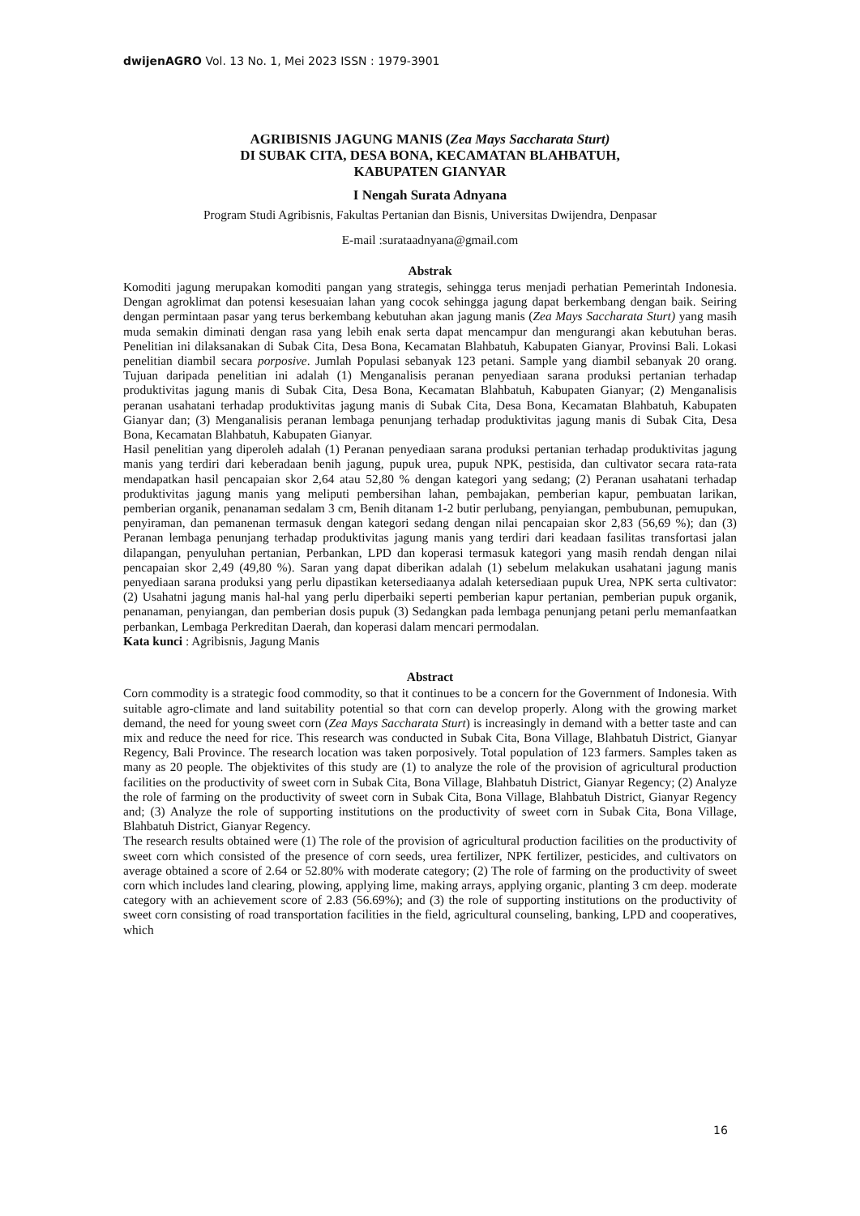dwijenAGRO Vol. 13 No. 1, Mei 2023 ISSN : 1979-3901
AGRIBISNIS JAGUNG MANIS (Zea Mays Saccharata Sturt)
DI SUBAK CITA, DESA BONA, KECAMATAN BLAHBATUH,
KABUPATEN GIANYAR
I Nengah Surata Adnyana
Program Studi Agribisnis, Fakultas Pertanian dan Bisnis, Universitas Dwijendra, Denpasar
E-mail :surataadnyana@gmail.com
Abstrak
Komoditi jagung merupakan komoditi pangan yang strategis, sehingga terus menjadi perhatian Pemerintah Indonesia. Dengan agroklimat dan potensi kesesuaian lahan yang cocok sehingga jagung dapat berkembang dengan baik. Seiring dengan permintaan pasar yang terus berkembang kebutuhan akan jagung manis (Zea Mays Saccharata Sturt) yang masih muda semakin diminati dengan rasa yang lebih enak serta dapat mencampur dan mengurangi akan kebutuhan beras. Penelitian ini dilaksanakan di Subak Cita, Desa Bona, Kecamatan Blahbatuh, Kabupaten Gianyar, Provinsi Bali. Lokasi penelitian diambil secara porposive. Jumlah Populasi sebanyak 123 petani. Sample yang diambil sebanyak 20 orang. Tujuan daripada penelitian ini adalah (1) Menganalisis peranan penyediaan sarana produksi pertanian terhadap produktivitas jagung manis di Subak Cita, Desa Bona, Kecamatan Blahbatuh, Kabupaten Gianyar; (2) Menganalisis peranan usahatani terhadap produktivitas jagung manis di Subak Cita, Desa Bona, Kecamatan Blahbatuh, Kabupaten Gianyar dan; (3) Menganalisis peranan lembaga penunjang terhadap produktivitas jagung manis di Subak Cita, Desa Bona, Kecamatan Blahbatuh, Kabupaten Gianyar.
Hasil penelitian yang diperoleh adalah (1) Peranan penyediaan sarana produksi pertanian terhadap produktivitas jagung manis yang terdiri dari keberadaan benih jagung, pupuk urea, pupuk NPK, pestisida, dan cultivator secara rata-rata mendapatkan hasil pencapaian skor 2,64 atau 52,80 % dengan kategori yang sedang; (2) Peranan usahatani terhadap produktivitas jagung manis yang meliputi pembersihan lahan, pembajakan, pemberian kapur, pembuatan larikan, pemberian organik, penanaman sedalam 3 cm, Benih ditanam 1-2 butir perlubang, penyiangan, pembubunan, pemupukan, penyiraman, dan pemanenan termasuk dengan kategori sedang dengan nilai pencapaian skor 2,83 (56,69 %); dan (3) Peranan lembaga penunjang terhadap produktivitas jagung manis yang terdiri dari keadaan fasilitas transfortasi jalan dilapangan, penyuluhan pertanian, Perbankan, LPD dan koperasi termasuk kategori yang masih rendah dengan nilai pencapaian skor 2,49 (49,80 %). Saran yang dapat diberikan adalah (1) sebelum melakukan usahatani jagung manis penyediaan sarana produksi yang perlu dipastikan ketersediaanya adalah ketersediaan pupuk Urea, NPK serta cultivator: (2) Usahatni jagung manis hal-hal yang perlu diperbaiki seperti pemberian kapur pertanian, pemberian pupuk organik, penanaman, penyiangan, dan pemberian dosis pupuk (3) Sedangkan pada lembaga penunjang petani perlu memanfaatkan perbankan, Lembaga Perkreditan Daerah, dan koperasi dalam mencari permodalan.
Kata kunci : Agribisnis, Jagung Manis
Abstract
Corn commodity is a strategic food commodity, so that it continues to be a concern for the Government of Indonesia. With suitable agro-climate and land suitability potential so that corn can develop properly. Along with the growing market demand, the need for young sweet corn (Zea Mays Saccharata Sturt) is increasingly in demand with a better taste and can mix and reduce the need for rice. This research was conducted in Subak Cita, Bona Village, Blahbatuh District, Gianyar Regency, Bali Province. The research location was taken porposively. Total population of 123 farmers. Samples taken as many as 20 people. The objektivites of this study are (1) to analyze the role of the provision of agricultural production facilities on the productivity of sweet corn in Subak Cita, Bona Village, Blahbatuh District, Gianyar Regency; (2) Analyze the role of farming on the productivity of sweet corn in Subak Cita, Bona Village, Blahbatuh District, Gianyar Regency and; (3) Analyze the role of supporting institutions on the productivity of sweet corn in Subak Cita, Bona Village, Blahbatuh District, Gianyar Regency.
The research results obtained were (1) The role of the provision of agricultural production facilities on the productivity of sweet corn which consisted of the presence of corn seeds, urea fertilizer, NPK fertilizer, pesticides, and cultivators on average obtained a score of 2.64 or 52.80% with moderate category; (2) The role of farming on the productivity of sweet corn which includes land clearing, plowing, applying lime, making arrays, applying organic, planting 3 cm deep. moderate category with an achievement score of 2.83 (56.69%); and (3) the role of supporting institutions on the productivity of sweet corn consisting of road transportation facilities in the field, agricultural counseling, banking, LPD and cooperatives, which
16